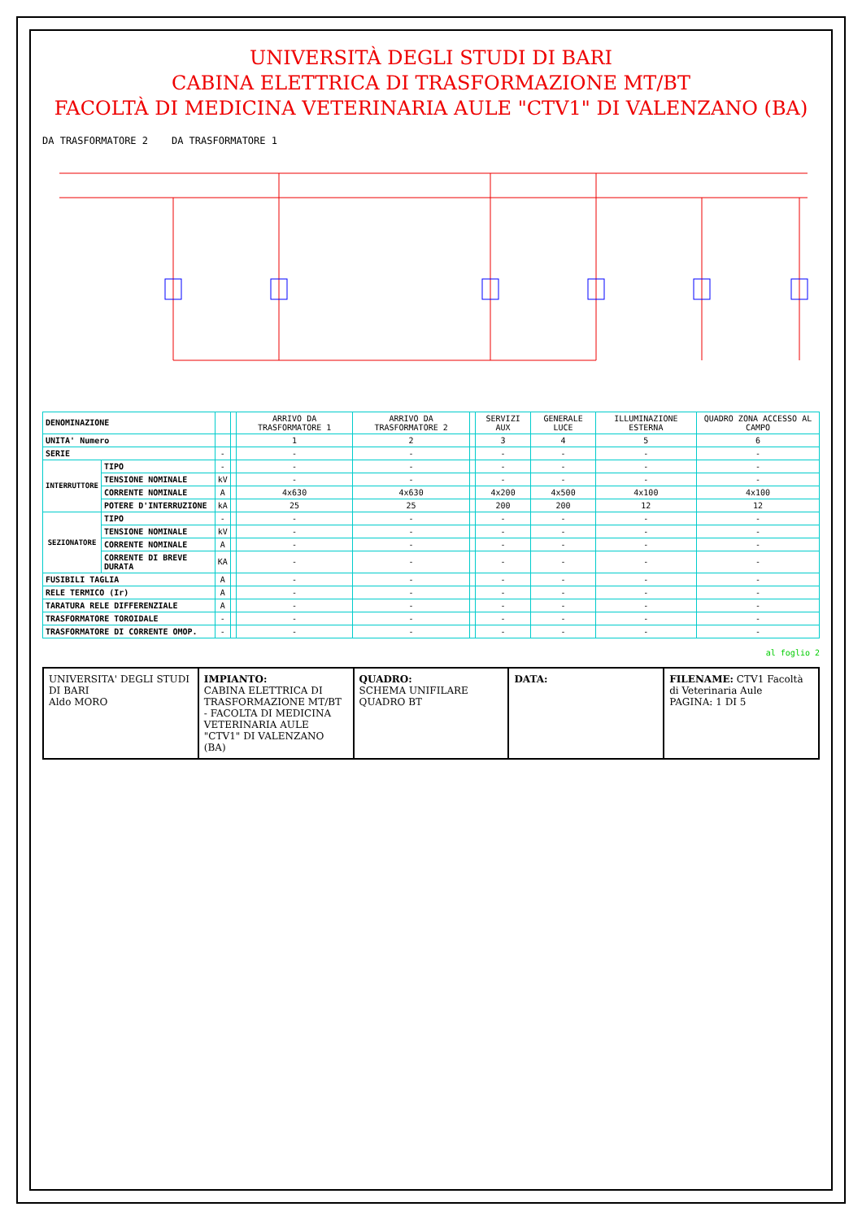UNIVERSITÀ DEGLI STUDI DI BARI
CABINA ELETTRICA DI TRASFORMAZIONE MT/BT
FACOLTÀ DI MEDICINA VETERINARIA AULE "CTV1" DI VALENZANO (BA)
DA TRASFORMATORE 2 DA TRASFORMATORE 1
| DENOMINAZIONE | | | | ARRIVO DA TRASFORMATORE 1 | ARRIVO DA TRASFORMATORE 2 | | SERVIZI AUX | GENERALE LUCE | ILLUMINAZIONE ESTERNA | QUADRO ZONA ACCESSO AL CAMPO |
| UNITA' Numero | | | | 1 | 2 | | 3 | 4 | 5 | 6 |
| SERIE | | - | | - | - | | - | - | - | - |
| INTERRUTTORE | TIPO | - | | - | - | | - | - | - | - |
| | TENSIONE NOMINALE | kV | | - | - | | - | - | - | - |
| | CORRENTE NOMINALE | A | | 4x630 | 4x630 | | 4x200 | 4x500 | 4x100 | 4x100 |
| | POTERE D'INTERRUZIONE | kA | | 25 | 25 | | 200 | 200 | 12 | 12 |
| SEZIONATORE | TIPO | - | | - | - | | - | - | - | - |
| | TENSIONE NOMINALE | kV | | - | - | | - | - | - | - |
| | CORRENTE NOMINALE | A | | - | - | | - | - | - | - |
| | CORRENTE DI BREVE DURATA | KA | | - | - | | - | - | - | - |
| FUSIBILI TAGLIA | | A | | - | - | | - | - | - | - |
| RELE TERMICO (Ir) | | A | | - | - | | - | - | - | - |
| TARATURA RELE DIFFERENZIALE | | A | | - | - | | - | - | - | - |
| TRASFORMATORE TOROIDALE | | - | | - | - | | - | - | - | - |
| TRASFORMATORE DI CORRENTE OMOP. | | - | | - | - | | - | - | - | - |
al foglio 2
UNIVERSITA' DEGLI STUDI DI BARI
Aldo MORO
IMPIANTO:
CABINA ELETTRICA DI TRASFORMAZIONE MT/BT - FACOLTA DI MEDICINA VETERINARIA AULE "CTV1" DI VALENZANO (BA)
QUADRO:
SCHEMA UNIFILARE QUADRO BT
DATA: FILENAME: CTV1 Facoltà di Veterinaria Aule
PAGINA: 1 DI 5